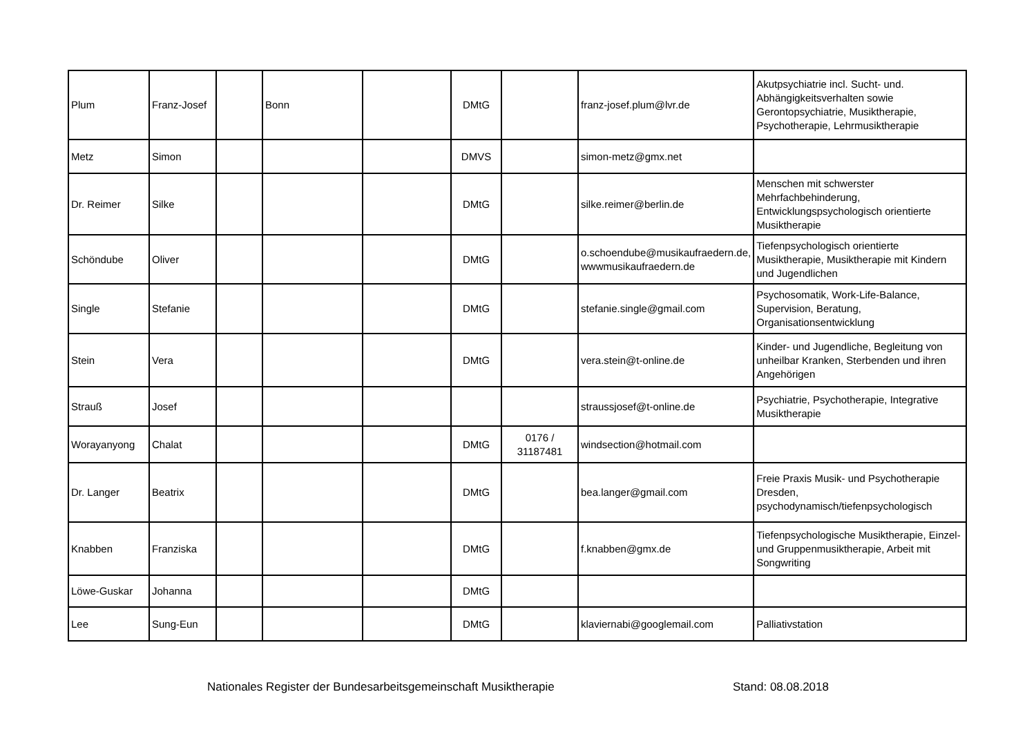| Plum | Franz-Josef | | Bonn | | DMtG | | franz-josef.plum@lvr.de | Akutpsychiatrie incl. Sucht- und. Abhängigkeitsverhalten sowie Gerontopsychiatrie, Musiktherapie, Psychotherapie, Lehrmusiktherapie |
| Metz | Simon | | | | DMVS | | simon-metz@gmx.net | |
| Dr. Reimer | Silke | | | | DMtG | | silke.reimer@berlin.de | Menschen mit schwerster Mehrfachbehinderung, Entwicklungspsychologisch orientierte Musiktherapie |
| Schöndube | Oliver | | | | DMtG | | o.schoendube@musikaufraedern.de, wwwmusikaufraedern.de | Tiefenpsychologisch orientierte Musiktherapie, Musiktherapie mit Kindern und Jugendlichen |
| Single | Stefanie | | | | DMtG | | stefanie.single@gmail.com | Psychosomatik, Work-Life-Balance, Supervision, Beratung, Organisationsentwicklung |
| Stein | Vera | | | | DMtG | | vera.stein@t-online.de | Kinder- und Jugendliche, Begleitung von unheilbar Kranken, Sterbenden und ihren Angehörigen |
| Strauß | Josef | | | | | | straussjosef@t-online.de | Psychiatrie, Psychotherapie, Integrative Musiktherapie |
| Worayanyong | Chalat | | | | DMtG | 0176 / 31187481 | windsection@hotmail.com | |
| Dr. Langer | Beatrix | | | | DMtG | | bea.langer@gmail.com | Freie Praxis Musik- und Psychotherapie Dresden, psychodynamisch/tiefenpsychologisch |
| Knabben | Franziska | | | | DMtG | | f.knabben@gmx.de | Tiefenpsychologische Musiktherapie, Einzel- und Gruppenmusiktherapie, Arbeit mit Songwriting |
| Löwe-Guskar | Johanna | | | | DMtG | | | |
| Lee | Sung-Eun | | | | DMtG | | klaviernabi@googlemail.com | Palliativstation |
Nationales Register der Bundesarbeitsgemeinschaft Musiktherapie Stand: 08.08.2018